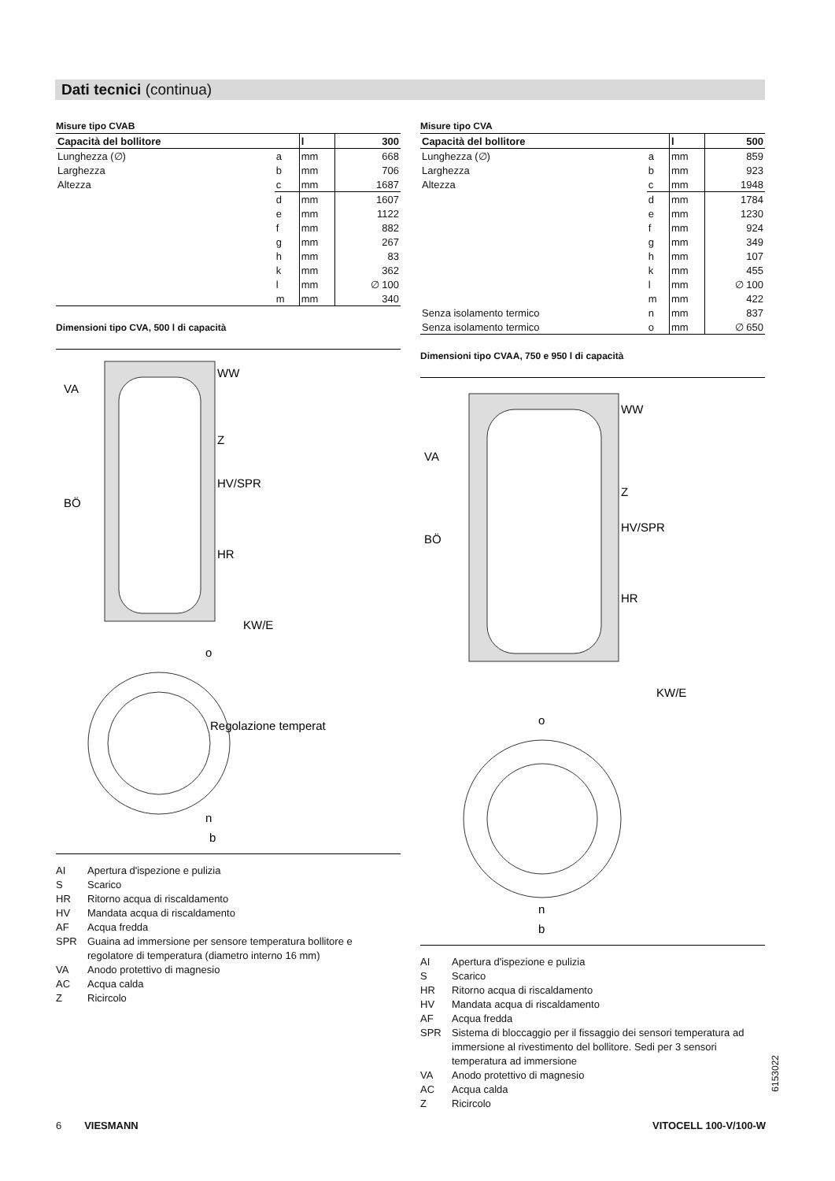Dati tecnici (continua)
Misure tipo CVAB
| Capacità del bollitore | | l | 300 |
| --- | --- | --- | --- |
| Lunghezza (∅) | a | mm | 668 |
| Larghezza | b | mm | 706 |
| Altezza | c | mm | 1687 |
| | d | mm | 1607 |
| | e | mm | 1122 |
| | f | mm | 882 |
| | g | mm | 267 |
| | h | mm | 83 |
| | k | mm | 362 |
| | l | mm | ∅ 100 |
| | m | mm | 340 |
Dimensioni tipo CVA, 500 l di capacità
VA
WW
Z
HV/SPR
HR
BÖ
KW/E
o
Regolazione temperat
n
b
AI Apertura d'ispezione e pulizia
S Scarico
HR Ritorno acqua di riscaldamento
HV Mandata acqua di riscaldamento
AF Acqua fredda
SPR Guaina ad immersione per sensore temperatura bollitore e regolatore di temperatura (diametro interno 16 mm)
VA Anodo protettivo di magnesio
AC Acqua calda
Z Ricircolo
Misure tipo CVA
| Capacità del bollitore | | l | 500 |
| --- | --- | --- | --- |
| Lunghezza (∅) | a | mm | 859 |
| Larghezza | b | mm | 923 |
| Altezza | c | mm | 1948 |
| | d | mm | 1784 |
| | e | mm | 1230 |
| | f | mm | 924 |
| | g | mm | 349 |
| | h | mm | 107 |
| | k | mm | 455 |
| | l | mm | ∅ 100 |
| | m | mm | 422 |
| Senza isolamento termico | n | mm | 837 |
| Senza isolamento termico | o | mm | ∅ 650 |
Dimensioni tipo CVAA, 750 e 950 l di capacità
VA
WW
Z
HV/SPR
HR
BÖ
KW/E
o
n
b
AI Apertura d'ispezione e pulizia
S Scarico
HR Ritorno acqua di riscaldamento
HV Mandata acqua di riscaldamento
AF Acqua fredda
SPR Sistema di bloccaggio per il fissaggio dei sensori temperatura ad immersione al rivestimento del bollitore. Sedi per 3 sensori temperatura ad immersione
VA Anodo protettivo di magnesio
AC Acqua calda
Z Ricircolo
6153022
6 VIESMANN VITOCELL 100-V/100-W